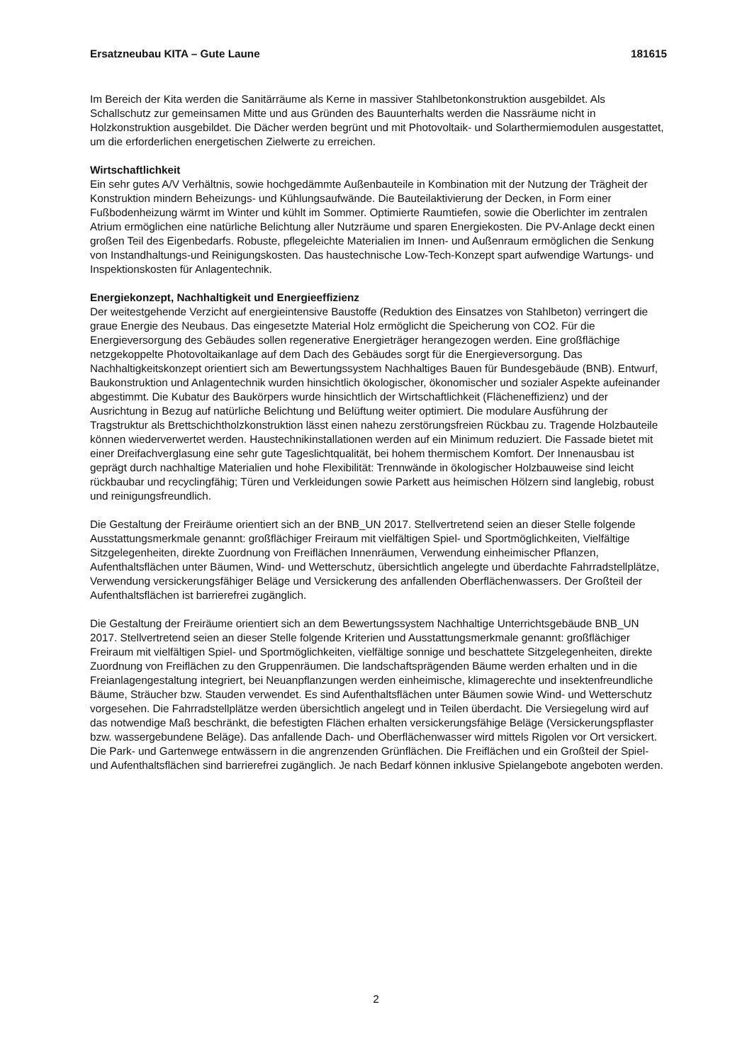Ersatzneubau KITA – Gute Laune 181615
Im Bereich der Kita werden die Sanitärräume als Kerne in massiver Stahlbetonkonstruktion ausgebildet. Als Schallschutz zur gemeinsamen Mitte und aus Gründen des Bauunterhalts werden die Nassräume nicht in Holzkonstruktion ausgebildet. Die Dächer werden begrünt und mit Photovoltaik- und Solarthermiemodulen ausgestattet, um die erforderlichen energetischen Zielwerte zu erreichen.
Wirtschaftlichkeit
Ein sehr gutes A/V Verhältnis, sowie hochgedämmte Außenbauteile in Kombination mit der Nutzung der Trägheit der Konstruktion mindern Beheizungs- und Kühlungsaufwände. Die Bauteilaktivierung der Decken, in Form einer Fußbodenheizung wärmt im Winter und kühlt im Sommer. Optimierte Raumtiefen, sowie die Oberlichter im zentralen Atrium ermöglichen eine natürliche Belichtung aller Nutzräume und sparen Energiekosten. Die PV-Anlage deckt einen großen Teil des Eigenbedarfs. Robuste, pflegeleichte Materialien im Innen- und Außenraum ermöglichen die Senkung von Instandhaltungs-und Reinigungskosten. Das haustechnische Low-Tech-Konzept spart aufwendige Wartungs- und Inspektionskosten für Anlagentechnik.
Energiekonzept, Nachhaltigkeit und Energieeffizienz
Der weitestgehende Verzicht auf energieintensive Baustoffe (Reduktion des Einsatzes von Stahlbeton) verringert die graue Energie des Neubaus. Das eingesetzte Material Holz ermöglicht die Speicherung von CO2. Für die Energieversorgung des Gebäudes sollen regenerative Energieträger herangezogen werden. Eine großflächige netzgekoppelte Photovoltaikanlage auf dem Dach des Gebäudes sorgt für die Energieversorgung. Das Nachhaltigkeitskonzept orientiert sich am Bewertungssystem Nachhaltiges Bauen für Bundesgebäude (BNB). Entwurf, Baukonstruktion und Anlagentechnik wurden hinsichtlich ökologischer, ökonomischer und sozialer Aspekte aufeinander abgestimmt. Die Kubatur des Baukörpers wurde hinsichtlich der Wirtschaftlichkeit (Flächeneffizienz) und der Ausrichtung in Bezug auf natürliche Belichtung und Belüftung weiter optimiert. Die modulare Ausführung der Tragstruktur als Brettschichtholzkonstruktion lässt einen nahezu zerstörungsfreien Rückbau zu. Tragende Holzbauteile können wiederverwertet werden. Haustechnikinstallationen werden auf ein Minimum reduziert. Die Fassade bietet mit einer Dreifachverglasung eine sehr gute Tageslichtqualität, bei hohem thermischem Komfort. Der Innenausbau ist geprägt durch nachhaltige Materialien und hohe Flexibilität: Trennwände in ökologischer Holzbauweise sind leicht rückbaubar und recyclingfähig; Türen und Verkleidungen sowie Parkett aus heimischen Hölzern sind langlebig, robust und reinigungsfreundlich.
Die Gestaltung der Freiräume orientiert sich an der BNB_UN 2017. Stellvertretend seien an dieser Stelle folgende Ausstattungsmerkmale genannt: großflächiger Freiraum mit vielfältigen Spiel- und Sportmöglichkeiten, Vielfältige Sitzgelegenheiten, direkte Zuordnung von Freiflächen Innenräumen, Verwendung einheimischer Pflanzen, Aufenthaltsflächen unter Bäumen, Wind- und Wetterschutz, übersichtlich angelegte und überdachte Fahrradstellplätze, Verwendung versickerungsfähiger Beläge und Versickerung des anfallenden Oberflächenwassers. Der Großteil der Aufenthaltsflächen ist barrierefrei zugänglich.
Die Gestaltung der Freiräume orientiert sich an dem Bewertungssystem Nachhaltige Unterrichtsgebäude BNB_UN 2017. Stellvertretend seien an dieser Stelle folgende Kriterien und Ausstattungsmerkmale genannt: großflächiger Freiraum mit vielfältigen Spiel- und Sportmöglichkeiten, vielfältige sonnige und beschattete Sitzgelegenheiten, direkte Zuordnung von Freiflächen zu den Gruppenräumen. Die landschaftsprägenden Bäume werden erhalten und in die Freianlagengestaltung integriert, bei Neuanpflanzungen werden einheimische, klimagerechte und insektenfreundliche Bäume, Sträucher bzw. Stauden verwendet. Es sind Aufenthaltsflächen unter Bäumen sowie Wind- und Wetterschutz vorgesehen. Die Fahrradstellplätze werden übersichtlich angelegt und in Teilen überdacht. Die Versiegelung wird auf das notwendige Maß beschränkt, die befestigten Flächen erhalten versickerungsfähige Beläge (Versickerungspflaster bzw. wassergebundene Beläge). Das anfallende Dach- und Oberflächenwasser wird mittels Rigolen vor Ort versickert. Die Park- und Gartenwege entwässern in die angrenzenden Grünflächen. Die Freiflächen und ein Großteil der Spiel- und Aufenthaltsflächen sind barrierefrei zugänglich. Je nach Bedarf können inklusive Spielangebote angeboten werden.
2